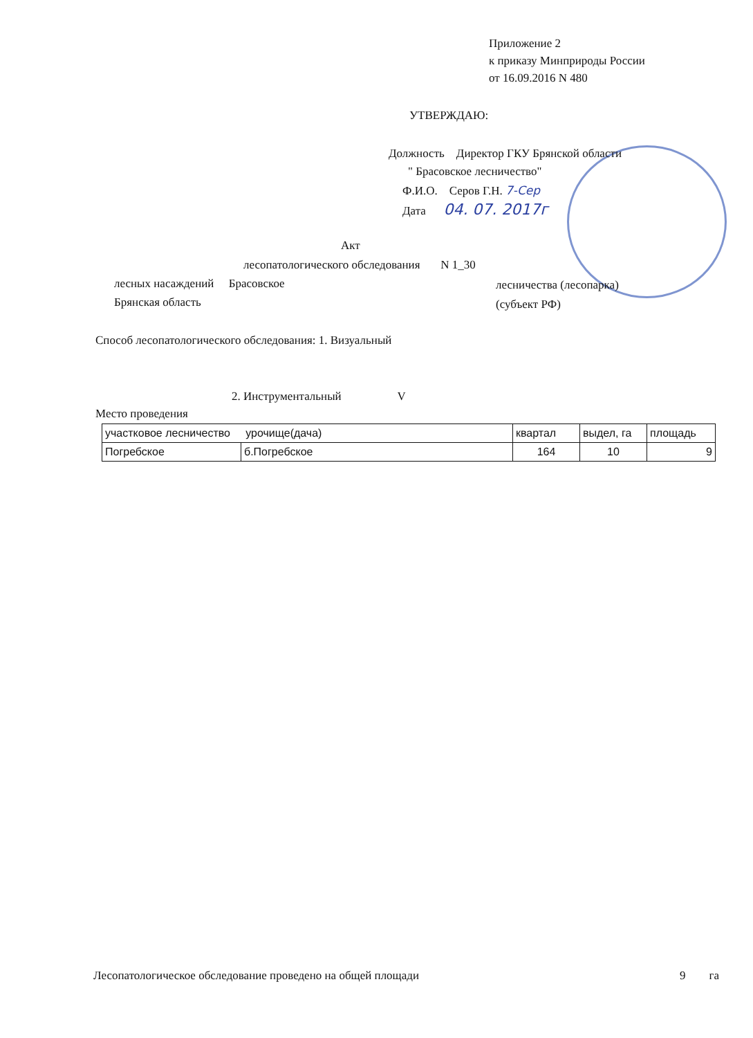Приложение 2
к приказу Минприроды России
от 16.09.2016 N 480
УТВЕРЖДАЮ:
Должность Директор ГКУ Брянской области
" Брасовское лесничество"
Ф.И.О. Серов Г.Н. 7-Сер
Дата 04. 07. 2017г
Акт
лесопатологического обследования N 1_30
лесных насаждений Брасовское
лесничества (лесопарка)
Брянская область (субъект РФ)
Способ лесопатологического обследования: 1. Визуальный
2. Инструментальный V
Место проведения
| участковое лесничество урочище(дача) | | квартал | выдел, га | площадь |
| Погребское | б.Погребское | 164 | 10 | 9 |
Лесопатологическое обследование проведено на общей площади 9 га